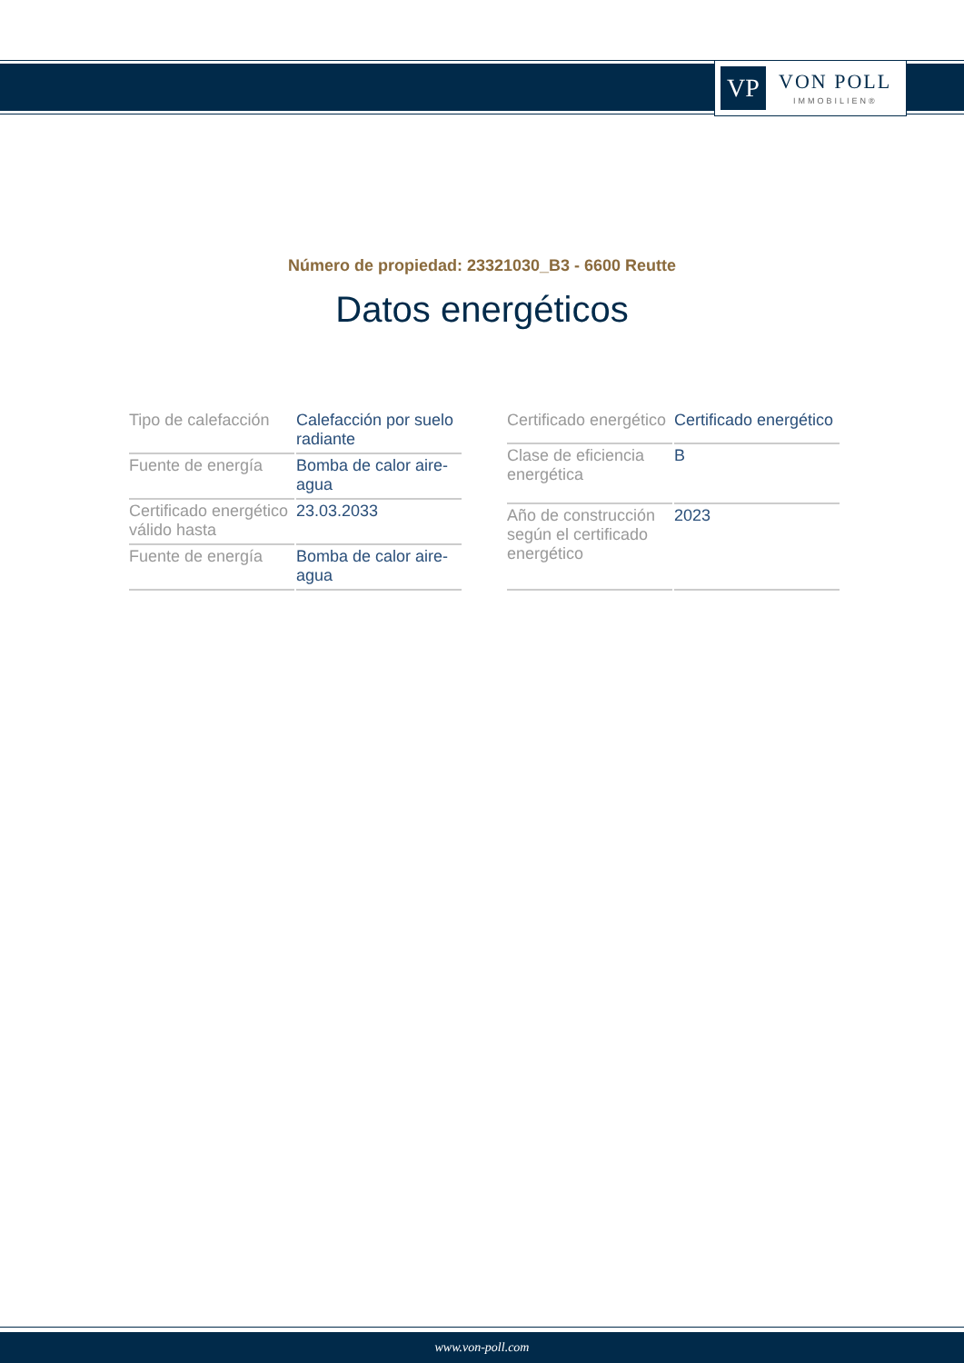VP
VON POLL
IMMOBILIEN®
Número de propiedad: 23321030_B3 - 6600 Reutte
Datos energéticos
| Tipo de calefacción | Calefacción por suelo radiante |
| Fuente de energía | Bomba de calor aire-agua |
| Certificado energético válido hasta | 23.03.2033 |
| Fuente de energía | Bomba de calor aire-agua |
| Certificado energético | Certificado energético |
| Clase de eficiencia energética | B |
| Año de construcción según el certificado energético | 2023 |
www.von-poll.com